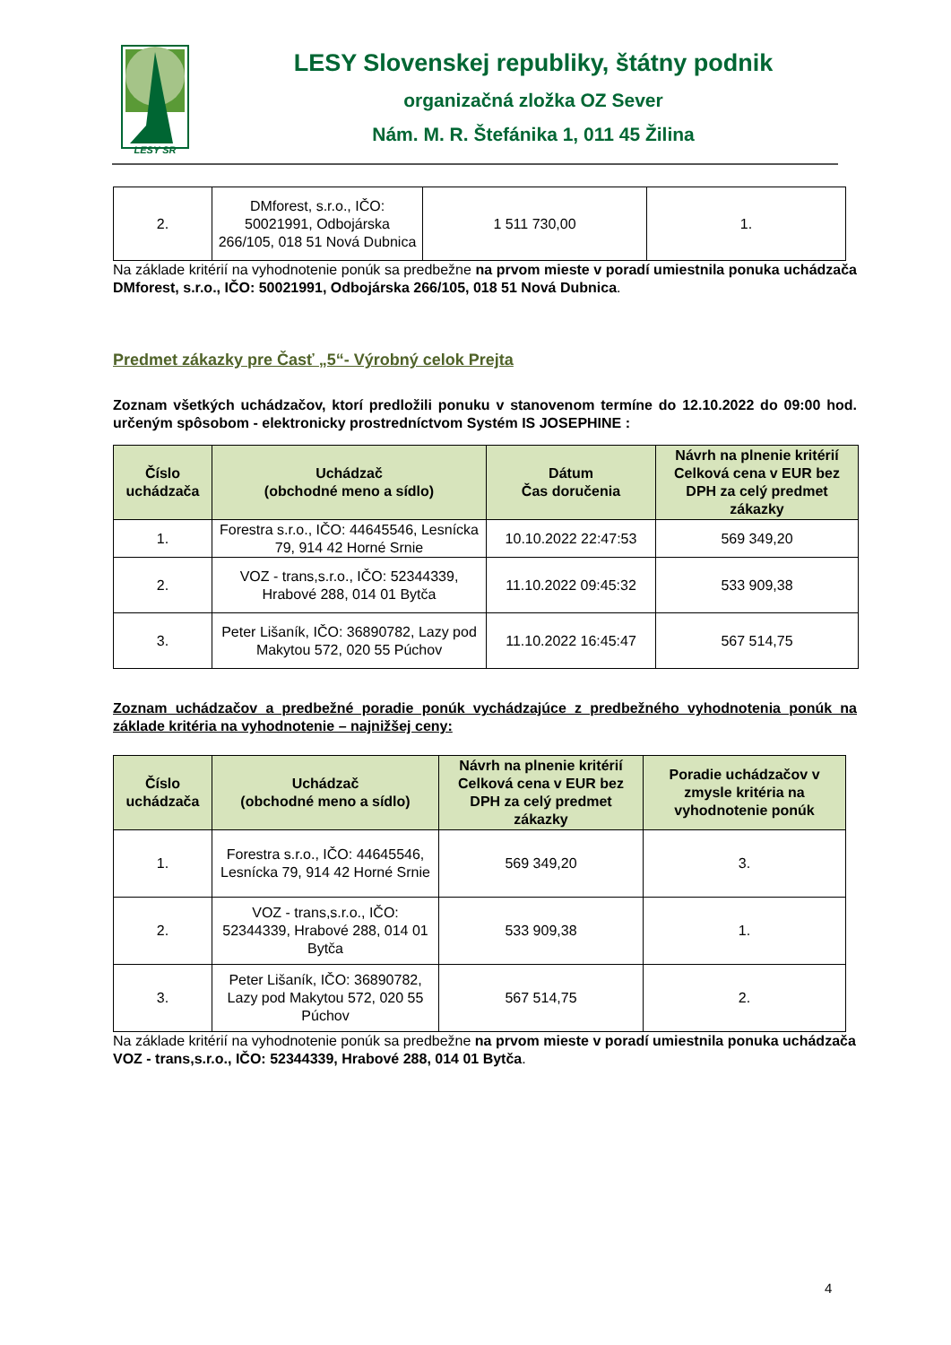LESY SR
LESY Slovenskej republiky, štátny podnik
organizačná zložka OZ Sever
Nám. M. R. Štefánika 1, 011 45 Žilina
| 2. | DMforest, s.r.o., IČO: 50021991, Odbojárska 266/105, 018 51 Nová Dubnica | 1 511 730,00 | 1. |
Na základe kritérií na vyhodnotenie ponúk sa predbežne na prvom mieste v poradí umiestnila ponuka uchádzača DMforest, s.r.o., IČO: 50021991, Odbojárska 266/105, 018 51 Nová Dubnica.
Predmet zákazky pre Časť „5“- Výrobný celok Prejta
Zoznam všetkých uchádzačov, ktorí predložili ponuku v stanovenom termíne do 12.10.2022 do 09:00 hod. určeným spôsobom - elektronicky prostredníctvom Systém IS JOSEPHINE :
| Číslo uchádzača | Uchádzač (obchodné meno a sídlo) | Dátum Čas doručenia | Návrh na plnenie kritérií Celková cena v EUR bez DPH za celý predmet zákazky |
| --- | --- | --- | --- |
| 1. | Forestra s.r.o., IČO: 44645546, Lesnícka 79, 914 42 Horné Srnie | 10.10.2022 22:47:53 | 569 349,20 |
| 2. | VOZ - trans,s.r.o., IČO: 52344339, Hrabové 288, 014 01 Bytča | 11.10.2022 09:45:32 | 533 909,38 |
| 3. | Peter Lišaník, IČO: 36890782, Lazy pod Makytou 572, 020 55 Púchov | 11.10.2022 16:45:47 | 567 514,75 |
Zoznam uchádzačov a predbežné poradie ponúk vychádzajúce z predbežného vyhodnotenia ponúk na základe kritéria na vyhodnotenie – najnižšej ceny:
| Číslo uchádzača | Uchádzač (obchodné meno a sídlo) | Návrh na plnenie kritérií Celková cena v EUR bez DPH za celý predmet zákazky | Poradie uchádzačov v zmysle kritéria na vyhodnotenie ponúk |
| --- | --- | --- | --- |
| 1. | Forestra s.r.o., IČO: 44645546, Lesnícka 79, 914 42 Horné Srnie | 569 349,20 | 3. |
| 2. | VOZ - trans,s.r.o., IČO: 52344339, Hrabové 288, 014 01 Bytča | 533 909,38 | 1. |
| 3. | Peter Lišaník, IČO: 36890782, Lazy pod Makytou 572, 020 55 Púchov | 567 514,75 | 2. |
Na základe kritérií na vyhodnotenie ponúk sa predbežne na prvom mieste v poradí umiestnila ponuka uchádzača VOZ - trans,s.r.o., IČO: 52344339, Hrabové 288, 014 01 Bytča.
4